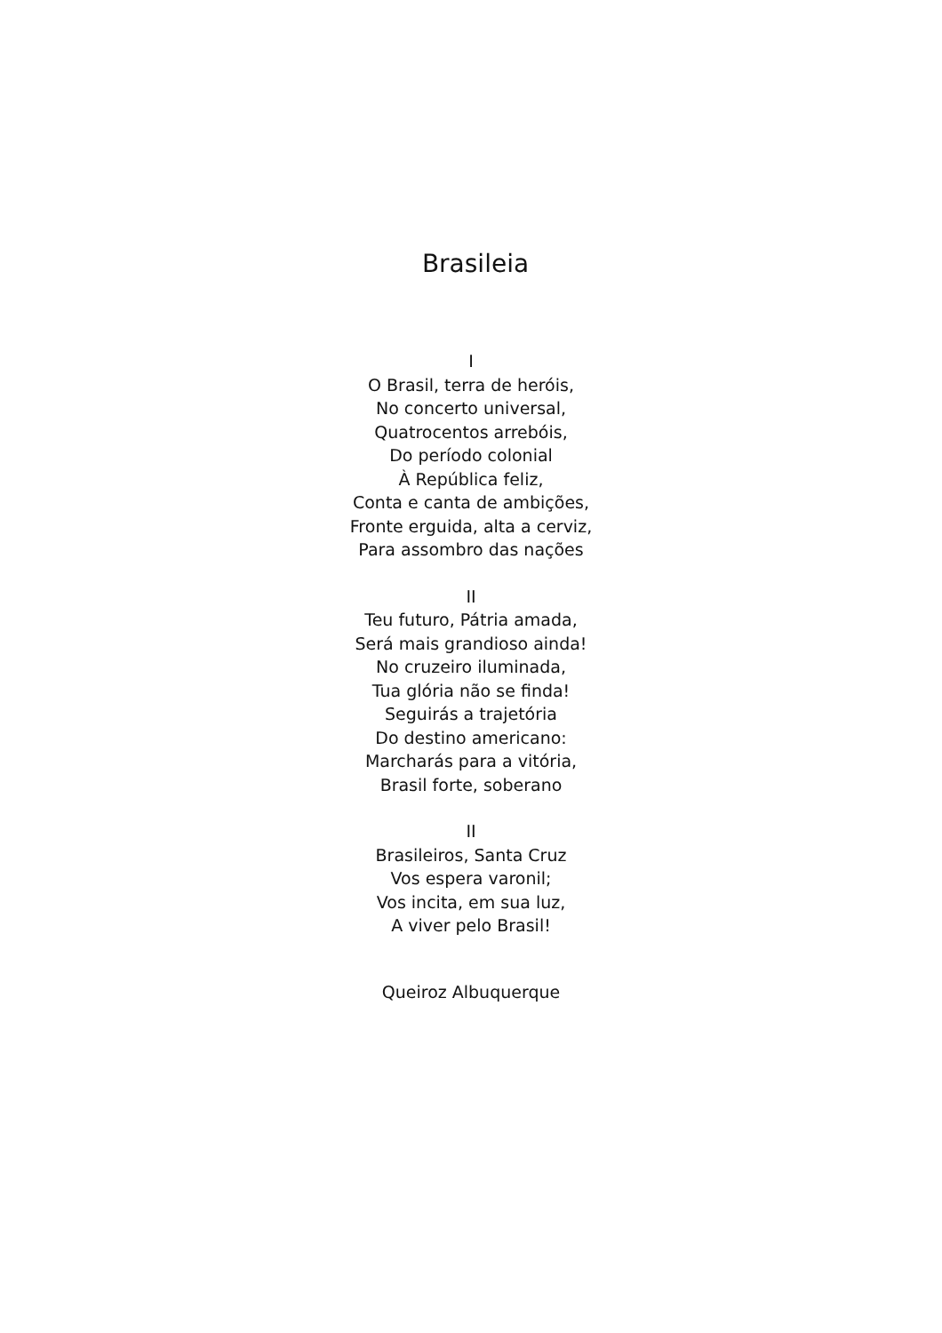Brasileia
I
O Brasil, terra de heróis,
No concerto universal,
Quatrocentos arrebóis,
Do período colonial
À República feliz,
Conta e canta de ambições,
Fronte erguida, alta a cerviz,
Para assombro das nações
II
Teu futuro, Pátria amada,
Será mais grandioso ainda!
No cruzeiro iluminada,
Tua glória não se finda!
Seguirás a trajetória
Do destino americano:
Marcharás para a vitória,
Brasil forte, soberano
II
Brasileiros, Santa Cruz
Vos espera varonil;
Vos incita, em sua luz,
A viver pelo Brasil!
Queiroz Albuquerque